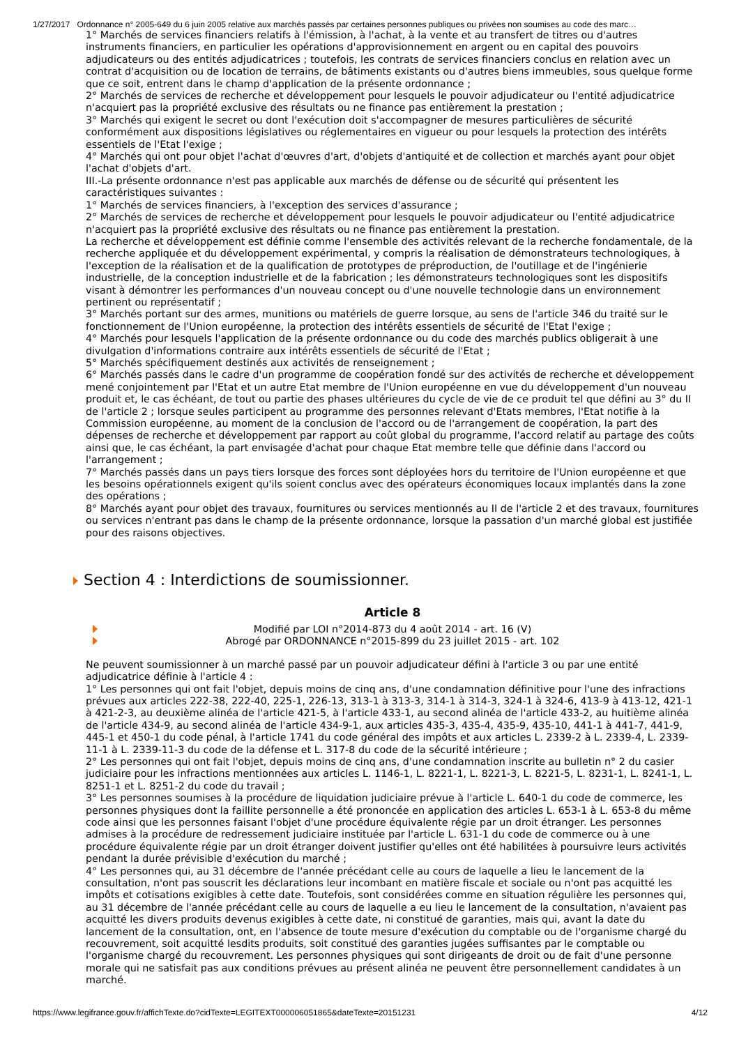1/27/2017 Ordonnance n° 2005-649 du 6 juin 2005 relative aux marchés passés par certaines personnes publiques ou privées non soumises au code des marc…
1° Marchés de services financiers relatifs à l'émission, à l'achat, à la vente et au transfert de titres ou d'autres instruments financiers, en particulier les opérations d'approvisionnement en argent ou en capital des pouvoirs adjudicateurs ou des entités adjudicatrices ; toutefois, les contrats de services financiers conclus en relation avec un contrat d'acquisition ou de location de terrains, de bâtiments existants ou d'autres biens immeubles, sous quelque forme que ce soit, entrent dans le champ d'application de la présente ordonnance ;
2° Marchés de services de recherche et développement pour lesquels le pouvoir adjudicateur ou l'entité adjudicatrice n'acquiert pas la propriété exclusive des résultats ou ne finance pas entièrement la prestation ;
3° Marchés qui exigent le secret ou dont l'exécution doit s'accompagner de mesures particulières de sécurité conformément aux dispositions législatives ou réglementaires en vigueur ou pour lesquels la protection des intérêts essentiels de l'Etat l'exige ;
4° Marchés qui ont pour objet l'achat d'œuvres d'art, d'objets d'antiquité et de collection et marchés ayant pour objet l'achat d'objets d'art.
III.-La présente ordonnance n'est pas applicable aux marchés de défense ou de sécurité qui présentent les caractéristiques suivantes :
1° Marchés de services financiers, à l'exception des services d'assurance ;
2° Marchés de services de recherche et développement pour lesquels le pouvoir adjudicateur ou l'entité adjudicatrice n'acquiert pas la propriété exclusive des résultats ou ne finance pas entièrement la prestation.
La recherche et développement est définie comme l'ensemble des activités relevant de la recherche fondamentale, de la recherche appliquée et du développement expérimental, y compris la réalisation de démonstrateurs technologiques, à l'exception de la réalisation et de la qualification de prototypes de préproduction, de l'outillage et de l'ingénierie industrielle, de la conception industrielle et de la fabrication ; les démonstrateurs technologiques sont les dispositifs visant à démontrer les performances d'un nouveau concept ou d'une nouvelle technologie dans un environnement pertinent ou représentatif ;
3° Marchés portant sur des armes, munitions ou matériels de guerre lorsque, au sens de l'article 346 du traité sur le fonctionnement de l'Union européenne, la protection des intérêts essentiels de sécurité de l'Etat l'exige ;
4° Marchés pour lesquels l'application de la présente ordonnance ou du code des marchés publics obligerait à une divulgation d'informations contraire aux intérêts essentiels de sécurité de l'Etat ;
5° Marchés spécifiquement destinés aux activités de renseignement ;
6° Marchés passés dans le cadre d'un programme de coopération fondé sur des activités de recherche et développement mené conjointement par l'Etat et un autre Etat membre de l'Union européenne en vue du développement d'un nouveau produit et, le cas échéant, de tout ou partie des phases ultérieures du cycle de vie de ce produit tel que défini au 3° du II de l'article 2 ; lorsque seules participent au programme des personnes relevant d'Etats membres, l'Etat notifie à la Commission européenne, au moment de la conclusion de l'accord ou de l'arrangement de coopération, la part des dépenses de recherche et développement par rapport au coût global du programme, l'accord relatif au partage des coûts ainsi que, le cas échéant, la part envisagée d'achat pour chaque Etat membre telle que définie dans l'accord ou l'arrangement ;
7° Marchés passés dans un pays tiers lorsque des forces sont déployées hors du territoire de l'Union européenne et que les besoins opérationnels exigent qu'ils soient conclus avec des opérateurs économiques locaux implantés dans la zone des opérations ;
8° Marchés ayant pour objet des travaux, fournitures ou services mentionnés au II de l'article 2 et des travaux, fournitures ou services n'entrant pas dans le champ de la présente ordonnance, lorsque la passation d'un marché global est justifiée pour des raisons objectives.
Section 4 : Interdictions de soumissionner.
Article 8
Modifié par LOI n°2014-873 du 4 août 2014 - art. 16 (V)
Abrogé par ORDONNANCE n°2015-899 du 23 juillet 2015 - art. 102
Ne peuvent soumissionner à un marché passé par un pouvoir adjudicateur défini à l'article 3 ou par une entité adjudicatrice définie à l'article 4 :
1° Les personnes qui ont fait l'objet, depuis moins de cinq ans, d'une condamnation définitive pour l'une des infractions prévues aux articles 222-38, 222-40, 225-1, 226-13, 313-1 à 313-3, 314-1 à 314-3, 324-1 à 324-6, 413-9 à 413-12, 421-1 à 421-2-3, au deuxième alinéa de l'article 421-5, à l'article 433-1, au second alinéa de l'article 433-2, au huitième alinéa de l'article 434-9, au second alinéa de l'article 434-9-1, aux articles 435-3, 435-4, 435-9, 435-10, 441-1 à 441-7, 441-9, 445-1 et 450-1 du code pénal, à l'article 1741 du code général des impôts et aux articles L. 2339-2 à L. 2339-4, L. 2339-11-1 à L. 2339-11-3 du code de la défense et L. 317-8 du code de la sécurité intérieure ;
2° Les personnes qui ont fait l'objet, depuis moins de cinq ans, d'une condamnation inscrite au bulletin n° 2 du casier judiciaire pour les infractions mentionnées aux articles L. 1146-1, L. 8221-1, L. 8221-3, L. 8221-5, L. 8231-1, L. 8241-1, L. 8251-1 et L. 8251-2 du code du travail ;
3° Les personnes soumises à la procédure de liquidation judiciaire prévue à l'article L. 640-1 du code de commerce, les personnes physiques dont la faillite personnelle a été prononcée en application des articles L. 653-1 à L. 653-8 du même code ainsi que les personnes faisant l'objet d'une procédure équivalente régie par un droit étranger. Les personnes admises à la procédure de redressement judiciaire instituée par l'article L. 631-1 du code de commerce ou à une procédure équivalente régie par un droit étranger doivent justifier qu'elles ont été habilitées à poursuivre leurs activités pendant la durée prévisible d'exécution du marché ;
4° Les personnes qui, au 31 décembre de l'année précédant celle au cours de laquelle a lieu le lancement de la consultation, n'ont pas souscrit les déclarations leur incombant en matière fiscale et sociale ou n'ont pas acquitté les impôts et cotisations exigibles à cette date. Toutefois, sont considérées comme en situation régulière les personnes qui, au 31 décembre de l'année précédant celle au cours de laquelle a eu lieu le lancement de la consultation, n'avaient pas acquitté les divers produits devenus exigibles à cette date, ni constitué de garanties, mais qui, avant la date du lancement de la consultation, ont, en l'absence de toute mesure d'exécution du comptable ou de l'organisme chargé du recouvrement, soit acquitté lesdits produits, soit constitué des garanties jugées suffisantes par le comptable ou l'organisme chargé du recouvrement. Les personnes physiques qui sont dirigeants de droit ou de fait d'une personne morale qui ne satisfait pas aux conditions prévues au présent alinéa ne peuvent être personnellement candidates à un marché.
https://www.legifrance.gouv.fr/affichTexte.do?cidTexte=LEGITEXT000006051865&dateTexte=20151231 4/12